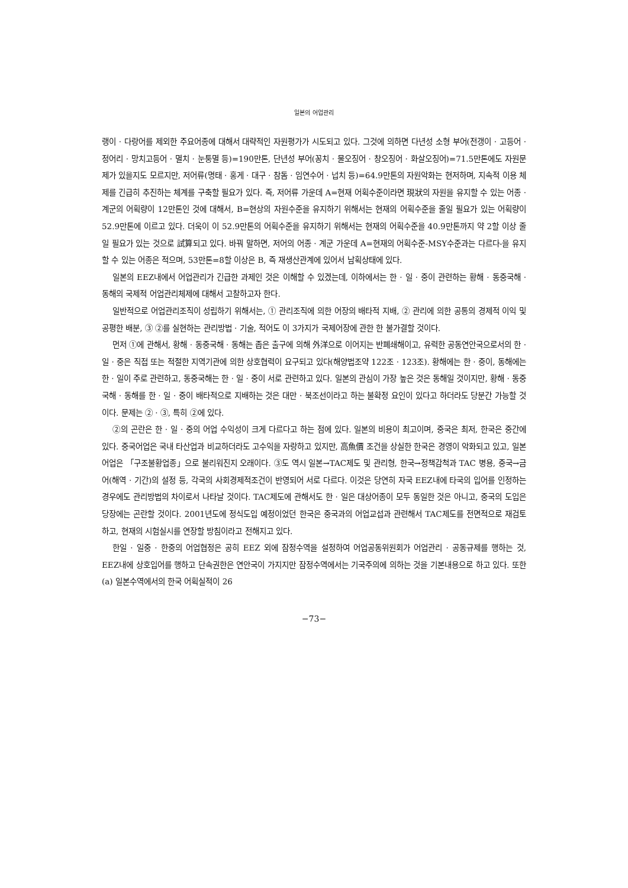일본의 어업관리
랭이 · 다랑어를 제외한 주요어종에 대해서 대략적인 자원평가가 시도되고 있다. 그것에 의하면 다년성 소형 부어(전갱이 · 고등어 · 정어리 · 망치고등어 · 멸치 · 눈퉁멸 등)=190만톤, 단년성 부어(꽁치 · 물오징어 · 창오징어 · 화살오징어)=71.5만톤에도 자원문제가 있을지도 모르지만, 저어류(명태 · 홍게 · 대구 · 참돔 · 임연수어 · 넙치 등)=64.9만톤의 자원악화는 현저하며, 지속적 이용 체제를 긴급히 추진하는 체계를 구축할 필요가 있다. 즉, 저어류 가운데 A=현재 어획수준이라면 現狀의 자원을 유지할 수 있는 어종 · 계군의 어획량이 12만톤인 것에 대해서, B=현상의 자원수준을 유지하기 위해서는 현재의 어획수준을 줄일 필요가 있는 어획량이 52.9만톤에 이르고 있다. 더욱이 이 52.9만톤의 어획수준을 유지하기 위해서는 현재의 어획수준을 40.9만톤까지 약 2할 이상 줄일 필요가 있는 것으로 試算되고 있다. 바꿔 말하면, 저어의 어종 · 계군 가운데 A=현재의 어획수준-MSY수준과는 다르다-을 유지할 수 있는 어종은 적으며, 53만톤=8할 이상은 B, 즉 재생산관계에 있어서 남획상태에 있다.
일본의 EEZ내에서 어업관리가 긴급한 과제인 것은 이해할 수 있겠는데, 이하에서는 한 · 일 · 중이 관련하는 황해 · 동중국해 · 동해의 국제적 어업관리체제에 대해서 고찰하고자 한다.
일반적으로 어업관리조직이 성립하기 위해서는, ① 관리조직에 의한 어장의 배타적 지배, ② 관리에 의한 공통의 경제적 이익 및 공평한 배분, ③ ②를 실현하는 관리방법 · 기술, 적어도 이 3가지가 국제어장에 관한 한 불가결할 것이다.
먼저 ①에 관해서, 황해 · 동중국해 · 동해는 좁은 출구에 의해 外洋으로 이어지는 반폐쇄해이고, 유력한 공동연안국으로서의 한 · 일 · 중은 직접 또는 적절한 지역기관에 의한 상호협력이 요구되고 있다(해양법조약 122조 · 123조). 황해에는 한 · 중이, 동해에는 한 · 일이 주로 관련하고, 동중국해는 한 · 일 · 중이 서로 관련하고 있다. 일본의 관심이 가장 높은 것은 동해일 것이지만, 황해 · 동중국해 · 동해를 한 · 일 · 중이 배타적으로 지배하는 것은 대만 · 북조선이라고 하는 불확정 요인이 있다고 하더라도 당분간 가능할 것이다. 문제는 ② · ③, 특히 ②에 있다.
②의 곤란은 한 · 일 · 중의 어업 수익성이 크게 다르다고 하는 점에 있다. 일본의 비용이 최고이며, 중국은 최저, 한국은 중간에 있다. 중국어업은 국내 타산업과 비교하더라도 고수익을 자랑하고 있지만, 高魚價 조건을 상실한 한국은 경영이 악화되고 있고, 일본어업은 「구조불황업종」으로 불리워진지 오래이다. ③도 역시 일본→TAC제도 및 관리형, 한국→정책감척과 TAC 병용, 중국→금어(해역 · 기간)의 설정 등, 각국의 사회경제적조건이 반영되어 서로 다르다. 이것은 당연히 자국 EEZ내에 타국의 입어를 인정하는 경우에도 관리방법의 차이로서 나타날 것이다. TAC제도에 관해서도 한 · 일은 대상어종이 모두 동일한 것은 아니고, 중국의 도입은 당장에는 곤란할 것이다. 2001년도에 정식도입 예정이었던 한국은 중국과의 어업교섭과 관련해서 TAC제도를 전면적으로 재검토하고, 현재의 시험실시를 연장할 방침이라고 전해지고 있다.
한일 · 일중 · 한중의 어업협정은 공히 EEZ 외에 잠정수역을 설정하여 어업공동위원회가 어업관리 · 공동규제를 행하는 것, EEZ내에 상호입어를 행하고 단속권한은 연안국이 가지지만 잠정수역에서는 기국주의에 의하는 것을 기본내용으로 하고 있다. 또한 (a) 일본수역에서의 한국 어획실적이 26
−73−